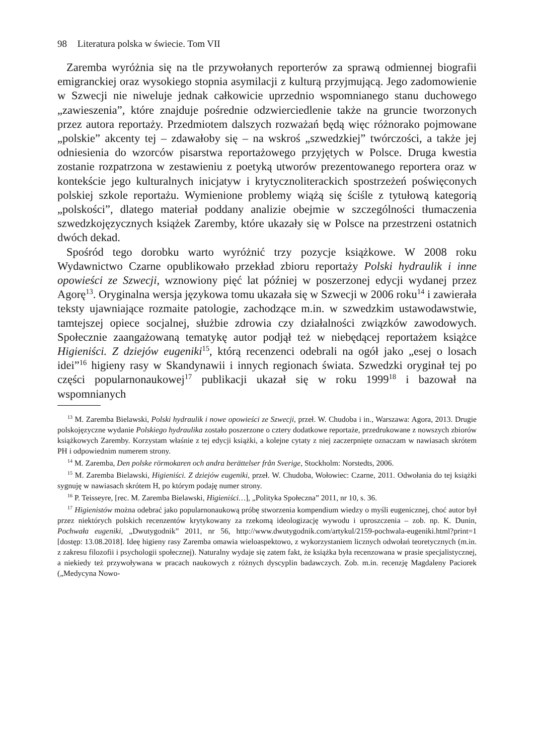98 Literatura polska w świecie. Tom VII
Zaremba wyróżnia się na tle przywołanych reporterów za sprawą odmiennej biografii emigranckiej oraz wysokiego stopnia asymilacji z kulturą przyjmującą. Jego zadomowienie w Szwecji nie niweluje jednak całkowicie uprzednio wspomnianego stanu duchowego „zawieszenia”, które znajduje pośrednie odzwierciedlenie także na gruncie tworzonych przez autora reportaży. Przedmiotem dalszych rozważań będą więc różnorako pojmowane „polskie” akcenty tej – zdawałoby się – na wskroś „szwedzkiej” twórczości, a także jej odniesienia do wzorców pisarstwa reportażowego przyjętych w Polsce. Druga kwestia zostanie rozpatrzona w zestawieniu z poetyką utworów prezentowanego reportera oraz w kontekście jego kulturalnych inicjatyw i krytycznoliterackich spostrzeżeń poświęconych polskiej szkole reportażu. Wymienione problemy wiążą się ściśle z tytułową kategorią „polskości”, dlatego materiał poddany analizie obejmie w szczególności tłumaczenia szwedzkojęzycznych książek Zaremby, które ukazały się w Polsce na przestrzeni ostatnich dwóch dekad.
Spośród tego dorobku warto wyróżnić trzy pozycje książkowe. W 2008 roku Wydawnictwo Czarne opublikowało przekład zbioru reportaży Polski hydraulik i inne opowieści ze Szwecji, wznowiony pięć lat później w poszerzonej edycji wydanej przez Agorę<sup>13</sup>. Oryginalna wersja językowa tomu ukazała się w Szwecji w 2006 roku<sup>14</sup> i zawierała teksty ujawniające rozmaite patologie, zachodzące m.in. w szwedzkim ustawodawstwie, tamtejszej opiece socjalnej, służbie zdrowia czy działalności związków zawodowych. Społecznie zaangażowaną tematykę autor podjął też w niebędącej reportażem książce Higieniści. Z dziejów eugeniki<sup>15</sup>, którą recenzenci odebrali na ogół jako „esej o losach idei”<sup>16</sup> higieny rasy w Skandynawii i innych regionach świata. Szwedzki oryginał tej po części popularnonaukowej<sup>17</sup> publikacji ukazał się w roku 1999<sup>18</sup> i bazował na wspomnianych
<sup>13</sup> M. Zaremba Bielawski, Polski hydraulik i nowe opowieści ze Szwecji, przeł. W. Chudoba i in., Warszawa: Agora, 2013. Drugie polskojęzyczne wydanie Polskiego hydraulika zostało poszerzone o cztery dodatkowe reportaże, przedrukowane z nowszych zbiorów książkowych Zaremby. Korzystam właśnie z tej edycji książki, a kolejne cytaty z niej zaczerpnięte oznaczam w nawiasach skrótem PH i odpowiednim numerem strony.
<sup>14</sup> M. Zaremba, Den polske rörmokaren och andra berättelser från Sverige, Stockholm: Norstedts, 2006.
<sup>15</sup> M. Zaremba Bielawski, Higieniści. Z dziejów eugeniki, przeł. W. Chudoba, Wołowiec: Czarne, 2011. Odwołania do tej książki sygnuję w nawiasach skrótem H, po którym podaję numer strony.
<sup>16</sup> P. Teisseyre, [rec. M. Zaremba Bielawski, Higieniści…], „Polityka Społeczna” 2011, nr 10, s. 36.
<sup>17</sup> Higienistów można odebrać jako popularnonaukową próbę stworzenia kompendium wiedzy o myśli eugenicznej, choć autor był przez niektórych polskich recenzentów krytykowany za rzekomą ideologizację wywodu i uproszczenia – zob. np. K. Dunin, Pochwała eugeniki, „Dwutygodnik” 2011, nr 56, http://www.dwutygodnik.com/artykul/2159-pochwala-eugeniki.html?print=1 [dostęp: 13.08.2018]. Ideę higieny rasy Zaremba omawia wieloaspektowo, z wykorzystaniem licznych odwołań teoretycznych (m.in. z zakresu filozofii i psychologii społecznej). Naturalny wydaje się zatem fakt, że książka była recenzowana w prasie specjalistycznej, a niekiedy też przywoływana w pracach naukowych z różnych dyscyplin badawczych. Zob. m.in. recenzję Magdaleny Paciorek („Medycyna Nowo-